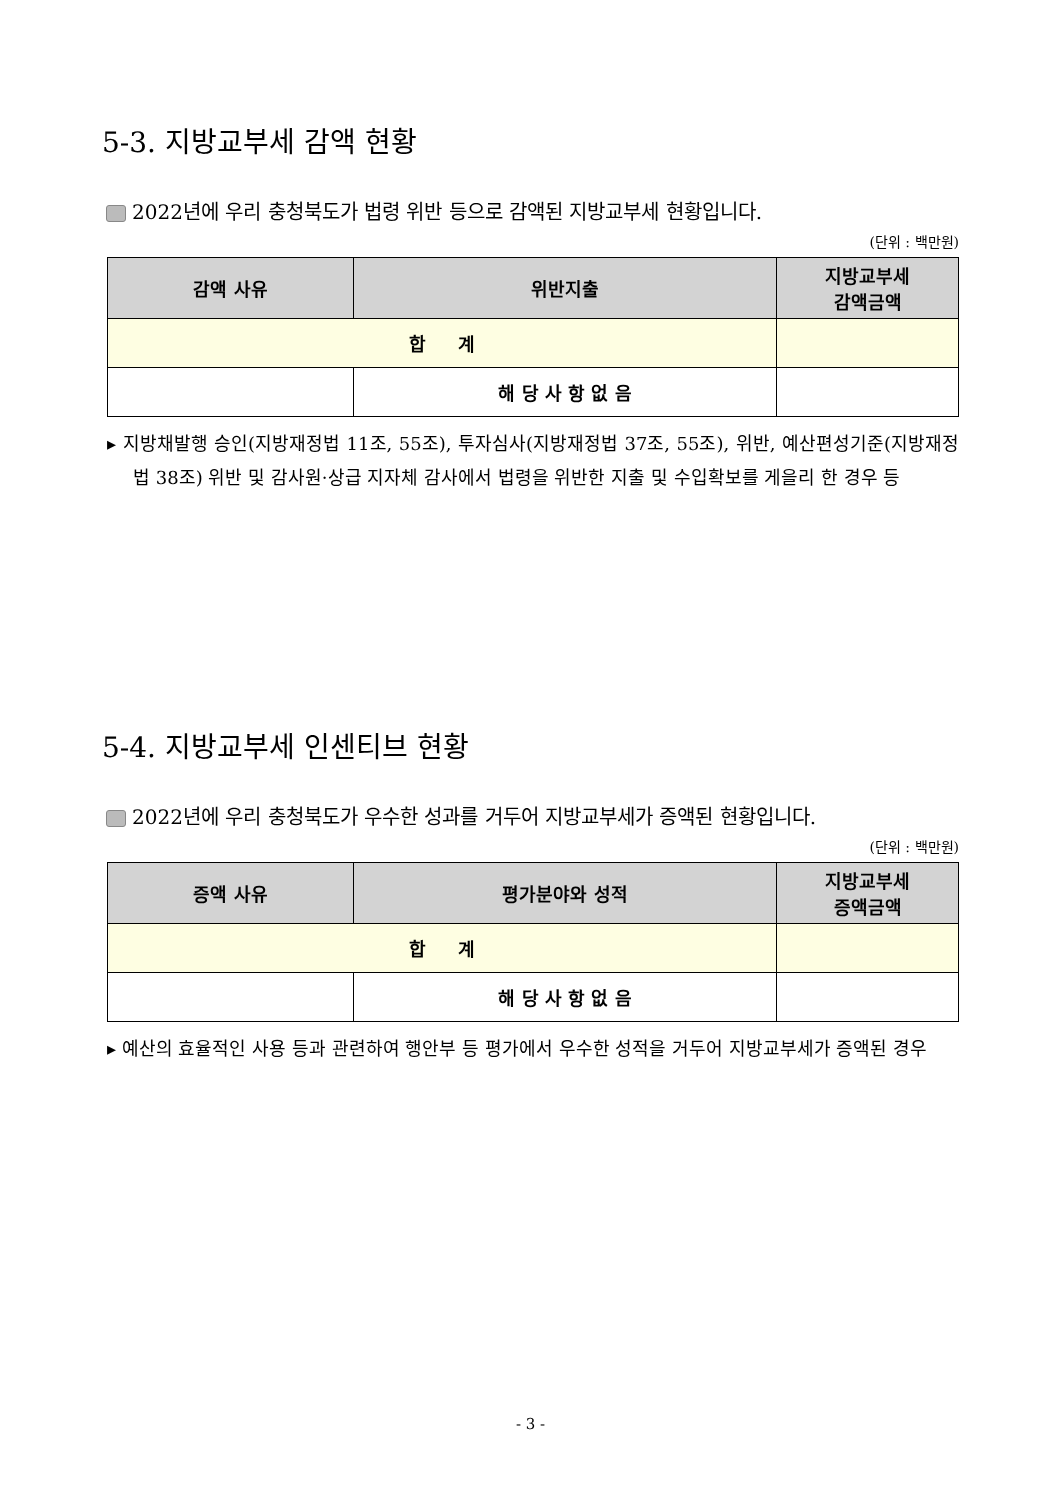5-3. 지방교부세 감액 현황
2022년에 우리 충청북도가 법령 위반 등으로 감액된 지방교부세 현황입니다.
(단위 : 백만원)
| 감액 사유 | 위반지출 | 지방교부세 감액금액 |
| --- | --- | --- |
| 합 계 | | |
| | 해 당 사 항 없 음 | |
▸ 지방채발행 승인(지방재정법 11조, 55조), 투자심사(지방재정법 37조, 55조), 위반, 예산편성기준(지방재정법 38조) 위반 및 감사원·상급 지자체 감사에서 법령을 위반한 지출 및 수입확보를 게을리 한 경우 등
5-4. 지방교부세 인센티브 현황
2022년에 우리 충청북도가 우수한 성과를 거두어 지방교부세가 증액된 현황입니다.
(단위 : 백만원)
| 증액 사유 | 평가분야와 성적 | 지방교부세 증액금액 |
| --- | --- | --- |
| 합 계 | | |
| | 해 당 사 항 없 음 | |
▸ 예산의 효율적인 사용 등과 관련하여 행안부 등 평가에서 우수한 성적을 거두어 지방교부세가 증액된 경우
- 3 -